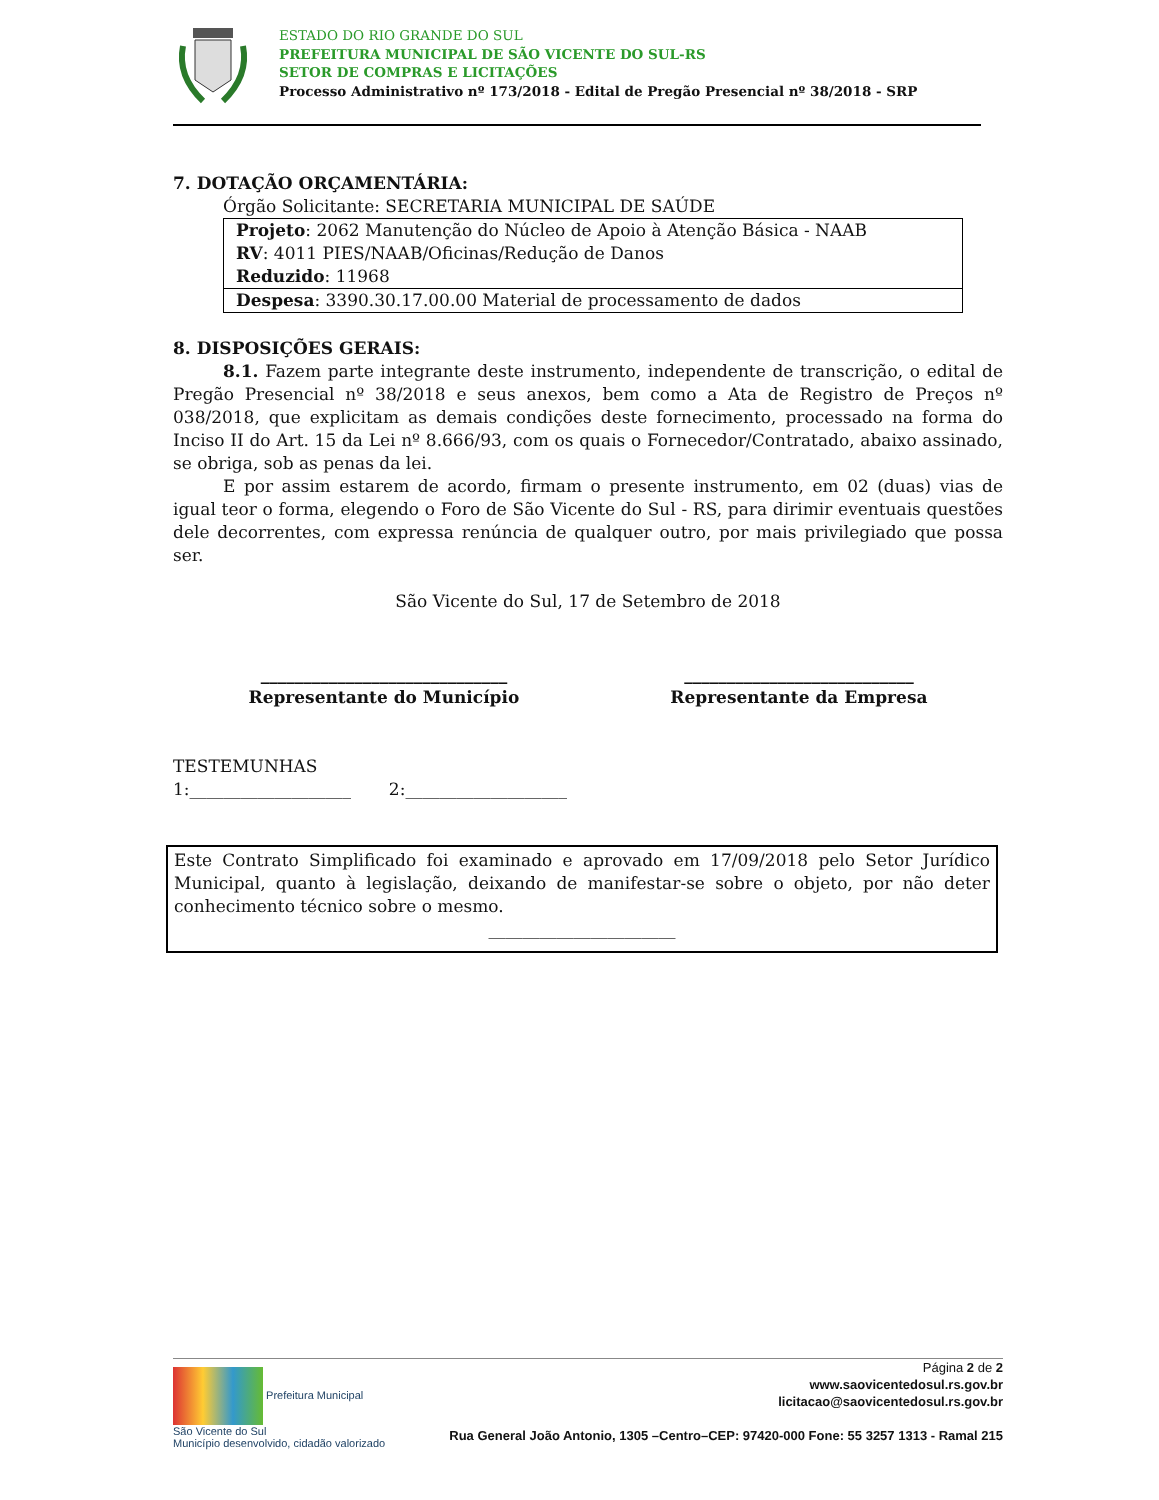ESTADO DO RIO GRANDE DO SUL
PREFEITURA MUNICIPAL DE SÃO VICENTE DO SUL-RS
SETOR DE COMPRAS E LICITAÇÕES
Processo Administrativo nº 173/2018 - Edital de Pregão Presencial nº 38/2018 - SRP
7. DOTAÇÃO ORÇAMENTÁRIA:
Órgão Solicitante: SECRETARIA MUNICIPAL DE SAÚDE
| Projeto : 2062 Manutenção do Núcleo de Apoio à Atenção Básica - NAAB RV : 4011 PIES/NAAB/Oficinas/Redução de Danos Reduzido : 11968 |
| Despesa : 3390.30.17.00.00 Material de processamento de dados |
8. DISPOSIÇÕES GERAIS:
8.1. Fazem parte integrante deste instrumento, independente de transcrição, o edital de Pregão Presencial nº 38/2018 e seus anexos, bem como a Ata de Registro de Preços nº 038/2018, que explicitam as demais condições deste fornecimento, processado na forma do Inciso II do Art. 15 da Lei nº 8.666/93, com os quais o Fornecedor/Contratado, abaixo assinado, se obriga, sob as penas da lei.
E por assim estarem de acordo, firmam o presente instrumento, em 02 (duas) vias de igual teor o forma, elegendo o Foro de São Vicente do Sul - RS, para dirimir eventuais questões dele decorrentes, com expressa renúncia de qualquer outro, por mais privilegiado que possa ser.
São Vicente do Sul, 17 de Setembro de 2018
_____________________________
Representante do Município
___________________________
Representante da Empresa
TESTEMUNHAS
1:___________________ 2:___________________
Este Contrato Simplificado foi examinado e aprovado em 17/09/2018 pelo Setor Jurídico Municipal, quanto à legislação, deixando de manifestar-se sobre o objeto, por não deter conhecimento técnico sobre o mesmo.
______________________
Prefeitura Municipal
São Vicente do Sul
Município desenvolvido, cidadão valorizado
Página 2 de 2
www.saovicentedosul.rs.gov.br
licitacao@saovicentedosul.rs.gov.br
Rua General João Antonio, 1305 –Centro–CEP: 97420-000 Fone: 55 3257 1313 - Ramal 215